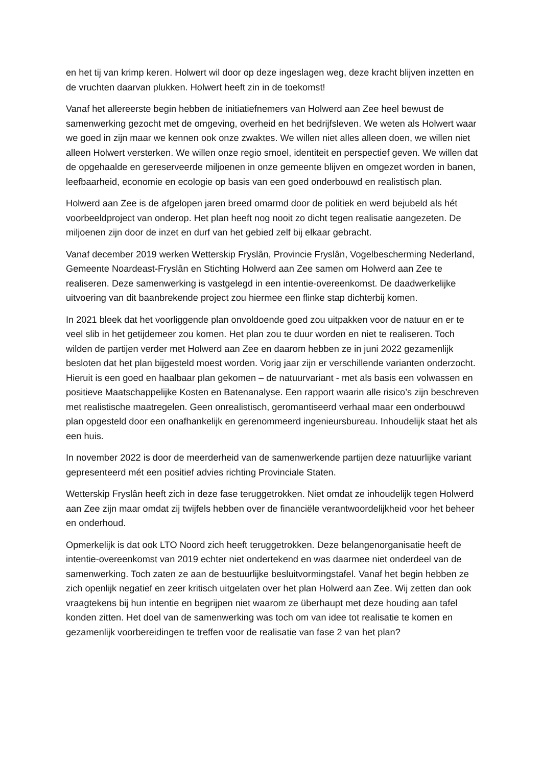en het tij van krimp keren. Holwert wil door op deze ingeslagen weg, deze kracht blijven inzetten en de vruchten daarvan plukken. Holwert heeft zin in de toekomst!
Vanaf het allereerste begin hebben de initiatiefnemers van Holwerd aan Zee heel bewust de samenwerking gezocht met de omgeving, overheid en het bedrijfsleven. We weten als Holwert waar we goed in zijn maar we kennen ook onze zwaktes. We willen niet alles alleen doen, we willen niet alleen Holwert versterken. We willen onze regio smoel, identiteit en perspectief geven. We willen dat de opgehaalde en gereserveerde miljoenen in onze gemeente blijven en omgezet worden in banen, leefbaarheid, economie en ecologie op basis van een goed onderbouwd en realistisch plan.
Holwerd aan Zee is de afgelopen jaren breed omarmd door de politiek en werd bejubeld als hét voorbeeldproject van onderop. Het plan heeft nog nooit zo dicht tegen realisatie aangezeten. De miljoenen zijn door de inzet en durf van het gebied zelf bij elkaar gebracht.
Vanaf december 2019 werken Wetterskip Fryslân, Provincie Fryslân, Vogelbescherming Nederland, Gemeente Noardeast-Fryslân en Stichting Holwerd aan Zee samen om Holwerd aan Zee te realiseren. Deze samenwerking is vastgelegd in een intentie-overeenkomst. De daadwerkelijke uitvoering van dit baanbrekende project zou hiermee een flinke stap dichterbij komen.
In 2021 bleek dat het voorliggende plan onvoldoende goed zou uitpakken voor de natuur en er te veel slib in het getijdemeer zou komen. Het plan zou te duur worden en niet te realiseren. Toch wilden de partijen verder met Holwerd aan Zee en daarom hebben ze in juni 2022 gezamenlijk besloten dat het plan bijgesteld moest worden. Vorig jaar zijn er verschillende varianten onderzocht. Hieruit is een goed en haalbaar plan gekomen – de natuurvariant - met als basis een volwassen en positieve Maatschappelijke Kosten en Batenanalyse. Een rapport waarin alle risico’s zijn beschreven met realistische maatregelen. Geen onrealistisch, geromantiseerd verhaal maar een onderbouwd plan opgesteld door een onafhankelijk en gerenommeerd ingenieursbureau. Inhoudelijk staat het als een huis.
In november 2022 is door de meerderheid van de samenwerkende partijen deze natuurlijke variant gepresenteerd mét een positief advies richting Provinciale Staten.
Wetterskip Fryslân heeft zich in deze fase teruggetrokken. Niet omdat ze inhoudelijk tegen Holwerd aan Zee zijn maar omdat zij twijfels hebben over de financiële verantwoordelijkheid voor het beheer en onderhoud.
Opmerkelijk is dat ook LTO Noord zich heeft teruggetrokken. Deze belangenorganisatie heeft de intentie-overeenkomst van 2019 echter niet ondertekend en was daarmee niet onderdeel van de samenwerking. Toch zaten ze aan de bestuurlijke besluitvormingstafel. Vanaf het begin hebben ze zich openlijk negatief en zeer kritisch uitgelaten over het plan Holwerd aan Zee. Wij zetten dan ook vraagtekens bij hun intentie en begrijpen niet waarom ze überhaupt met deze houding aan tafel konden zitten. Het doel van de samenwerking was toch om van idee tot realisatie te komen en gezamenlijk voorbereidingen te treffen voor de realisatie van fase 2 van het plan?